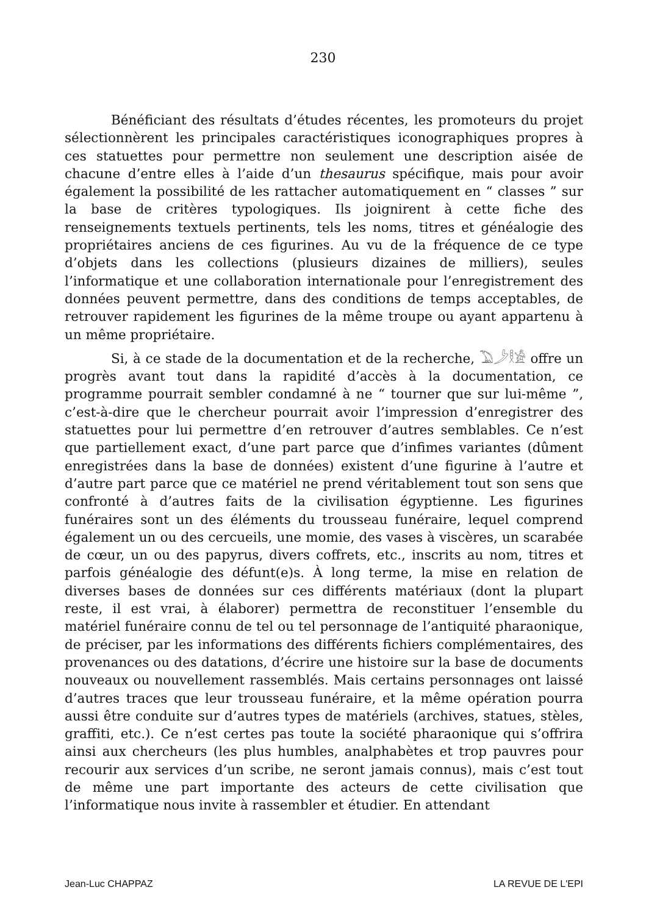230
Bénéficiant des résultats d’études récentes, les promoteurs du projet sélectionnèrent les principales caractéristiques iconographiques propres à ces statuettes pour permettre non seulement une description aisée de chacune d’entre elles à l’aide d’un thesaurus spécifique, mais pour avoir également la possibilité de les rattacher automatiquement en “ classes ” sur la base de critères typologiques. Ils joignirent à cette fiche des renseignements textuels pertinents, tels les noms, titres et généalogie des propriétaires anciens de ces figurines. Au vu de la fréquence de ce type d’objets dans les collections (plusieurs dizaines de milliers), seules l’informatique et une collaboration internationale pour l’enregistrement des données peuvent permettre, dans des conditions de temps acceptables, de retrouver rapidement les figurines de la même troupe ou ayant appartenu à un même propriétaire.
Si, à ce stade de la documentation et de la recherche, 𓅐𓌳𓎛𓀀 offre un progrès avant tout dans la rapidité d’accès à la documentation, ce programme pourrait sembler condamné à ne “ tourner que sur lui-même ”, c’est-à-dire que le chercheur pourrait avoir l’impression d’enregistrer des statuettes pour lui permettre d’en retrouver d’autres semblables. Ce n’est que partiellement exact, d’une part parce que d’infimes variantes (dûment enregistrées dans la base de données) existent d’une figurine à l’autre et d’autre part parce que ce matériel ne prend véritablement tout son sens que confronté à d’autres faits de la civilisation égyptienne. Les figurines funéraires sont un des éléments du trousseau funéraire, lequel comprend également un ou des cercueils, une momie, des vases à viscères, un scarabée de cœur, un ou des papyrus, divers coffrets, etc., inscrits au nom, titres et parfois généalogie des défunt(e)s. À long terme, la mise en relation de diverses bases de données sur ces différents matériaux (dont la plupart reste, il est vrai, à élaborer) permettra de reconstituer l’ensemble du matériel funéraire connu de tel ou tel personnage de l’antiquité pharaonique, de préciser, par les informations des différents fichiers complémentaires, des provenances ou des datations, d’écrire une histoire sur la base de documents nouveaux ou nouvellement rassemblés. Mais certains personnages ont laissé d’autres traces que leur trousseau funéraire, et la même opération pourra aussi être conduite sur d’autres types de matériels (archives, statues, stèles, graffiti, etc.). Ce n’est certes pas toute la société pharaonique qui s’offrira ainsi aux chercheurs (les plus humbles, analphabètes et trop pauvres pour recourir aux services d’un scribe, ne seront jamais connus), mais c’est tout de même une part importante des acteurs de cette civilisation que l’informatique nous invite à rassembler et étudier. En attendant
Jean-Luc CHAPPAZ LA REVUE DE L'EPI